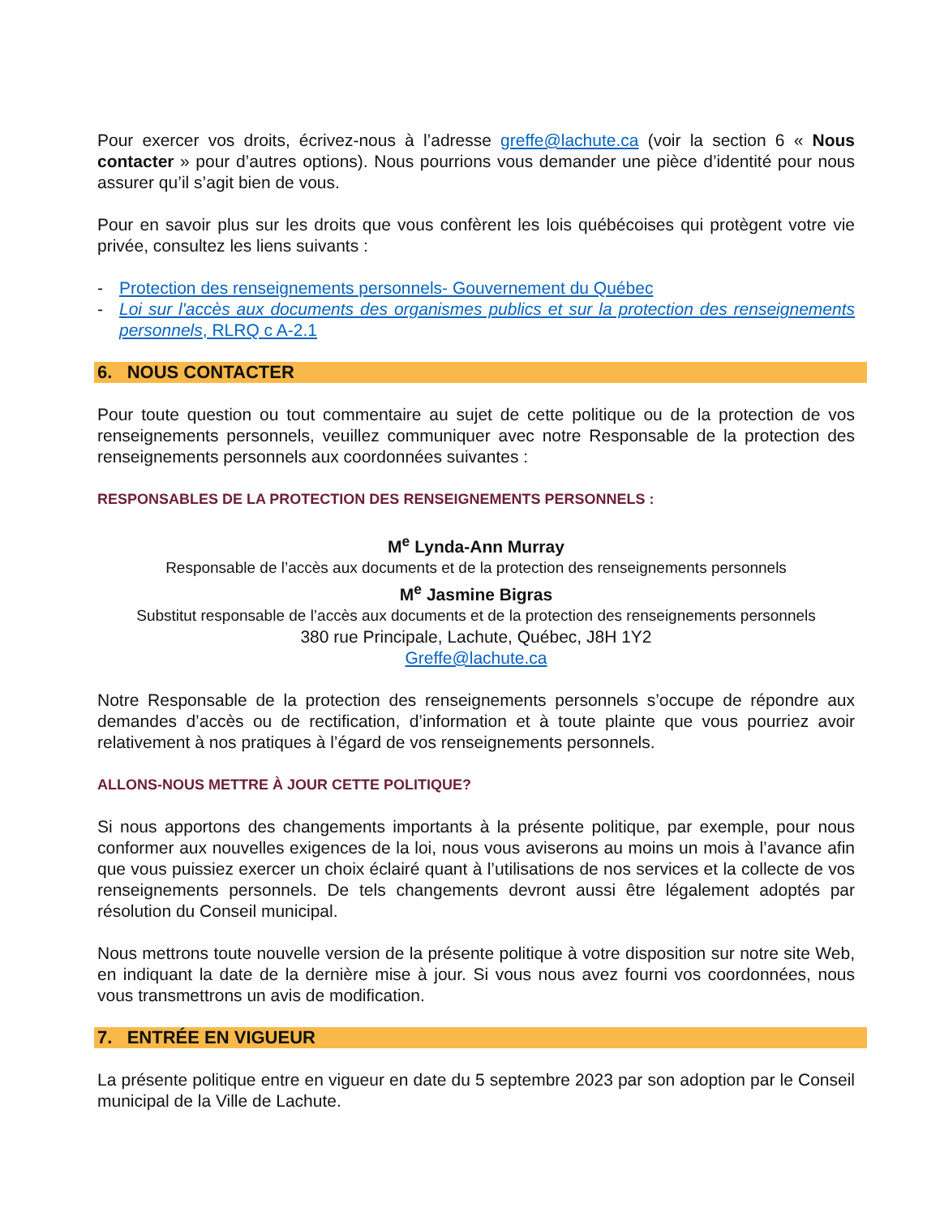Pour exercer vos droits, écrivez-nous à l’adresse greffe@lachute.ca (voir la section 6 « Nous contacter » pour d’autres options). Nous pourrions vous demander une pièce d’identité pour nous assurer qu’il s’agit bien de vous.
Pour en savoir plus sur les droits que vous confèrent les lois québécoises qui protègent votre vie privée, consultez les liens suivants :
- Protection des renseignements personnels- Gouvernement du Québec
- Loi sur l'accès aux documents des organismes publics et sur la protection des renseignements personnels, RLRQ c A-2.1
6. NOUS CONTACTER
Pour toute question ou tout commentaire au sujet de cette politique ou de la protection de vos renseignements personnels, veuillez communiquer avec notre Responsable de la protection des renseignements personnels aux coordonnées suivantes :
RESPONSABLES DE LA PROTECTION DES RENSEIGNEMENTS PERSONNELS :
M<sup>e</sup> Lynda-Ann Murray
Responsable de l’accès aux documents et de la protection des renseignements personnels
M<sup>e</sup> Jasmine Bigras
Substitut responsable de l’accès aux documents et de la protection des renseignements personnels
380 rue Principale, Lachute, Québec, J8H 1Y2
Greffe@lachute.ca
Notre Responsable de la protection des renseignements personnels s’occupe de répondre aux demandes d’accès ou de rectification, d’information et à toute plainte que vous pourriez avoir relativement à nos pratiques à l’égard de vos renseignements personnels.
ALLONS-NOUS METTRE À JOUR CETTE POLITIQUE?
Si nous apportons des changements importants à la présente politique, par exemple, pour nous conformer aux nouvelles exigences de la loi, nous vous aviserons au moins un mois à l’avance afin que vous puissiez exercer un choix éclairé quant à l’utilisations de nos services et la collecte de vos renseignements personnels. De tels changements devront aussi être légalement adoptés par résolution du Conseil municipal.
Nous mettrons toute nouvelle version de la présente politique à votre disposition sur notre site Web, en indiquant la date de la dernière mise à jour. Si vous nous avez fourni vos coordonnées, nous vous transmettrons un avis de modification.
7. ENTRÉE EN VIGUEUR
La présente politique entre en vigueur en date du 5 septembre 2023 par son adoption par le Conseil municipal de la Ville de Lachute.